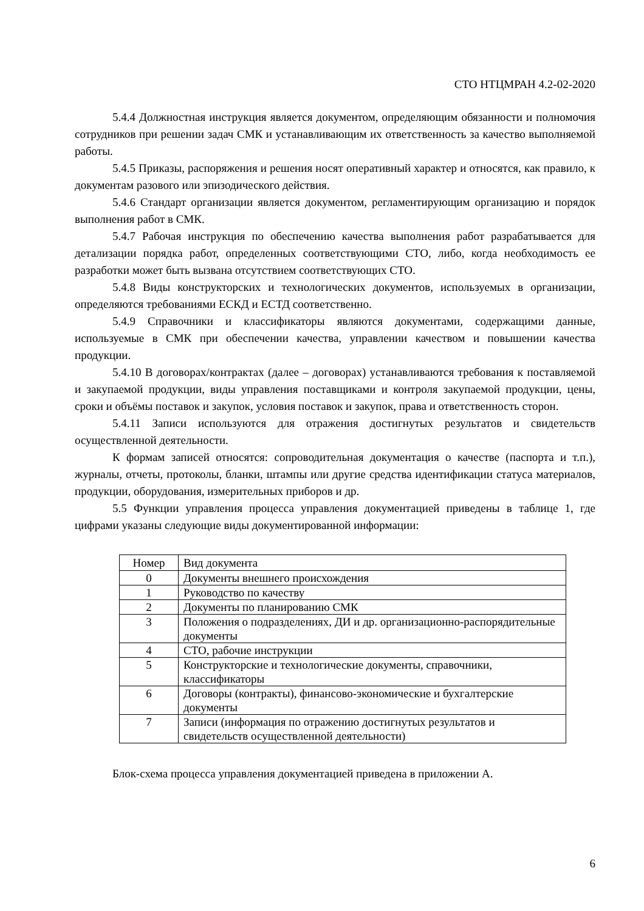СТО НТЦМРАН 4.2-02-2020
5.4.4 Должностная инструкция является документом, определяющим обязанности и полномочия сотрудников при решении задач СМК и устанавливающим их ответственность за качество выполняемой работы.
5.4.5 Приказы, распоряжения и решения носят оперативный характер и относятся, как правило, к документам разового или эпизодического действия.
5.4.6 Стандарт организации является документом, регламентирующим организацию и порядок выполнения работ в СМК.
5.4.7 Рабочая инструкция по обеспечению качества выполнения работ разрабатывается для детализации порядка работ, определенных соответствующими СТО, либо, когда необходимость ее разработки может быть вызвана отсутствием соответствующих СТО.
5.4.8 Виды конструкторских и технологических документов, используемых в организации, определяются требованиями ЕСКД и ЕСТД соответственно.
5.4.9 Справочники и классификаторы являются документами, содержащими данные, используемые в СМК при обеспечении качества, управлении качеством и повышении качества продукции.
5.4.10 В договорах/контрактах (далее – договорах) устанавливаются требования к поставляемой и закупаемой продукции, виды управления поставщиками и контроля закупаемой продукции, цены, сроки и объёмы поставок и закупок, условия поставок и закупок, права и ответственность сторон.
5.4.11 Записи используются для отражения достигнутых результатов и свидетельств осуществленной деятельности.
К формам записей относятся: сопроводительная документация о качестве (паспорта и т.п.), журналы, отчеты, протоколы, бланки, штампы или другие средства идентификации статуса материалов, продукции, оборудования, измерительных приборов и др.
5.5 Функции управления процесса управления документацией приведены в таблице 1, где цифрами указаны следующие виды документированной информации:
| Номер | Вид документа |
| --- | --- |
| 0 | Документы внешнего происхождения |
| 1 | Руководство по качеству |
| 2 | Документы по планированию СМК |
| 3 | Положения о подразделениях, ДИ и др. организационно-распорядительные документы |
| 4 | СТО, рабочие инструкции |
| 5 | Конструкторские и технологические документы, справочники, классификаторы |
| 6 | Договоры (контракты), финансово-экономические и бухгалтерские документы |
| 7 | Записи (информация по отражению достигнутых результатов и свидетельств осуществленной деятельности) |
Блок-схема процесса управления документацией приведена в приложении А.
6